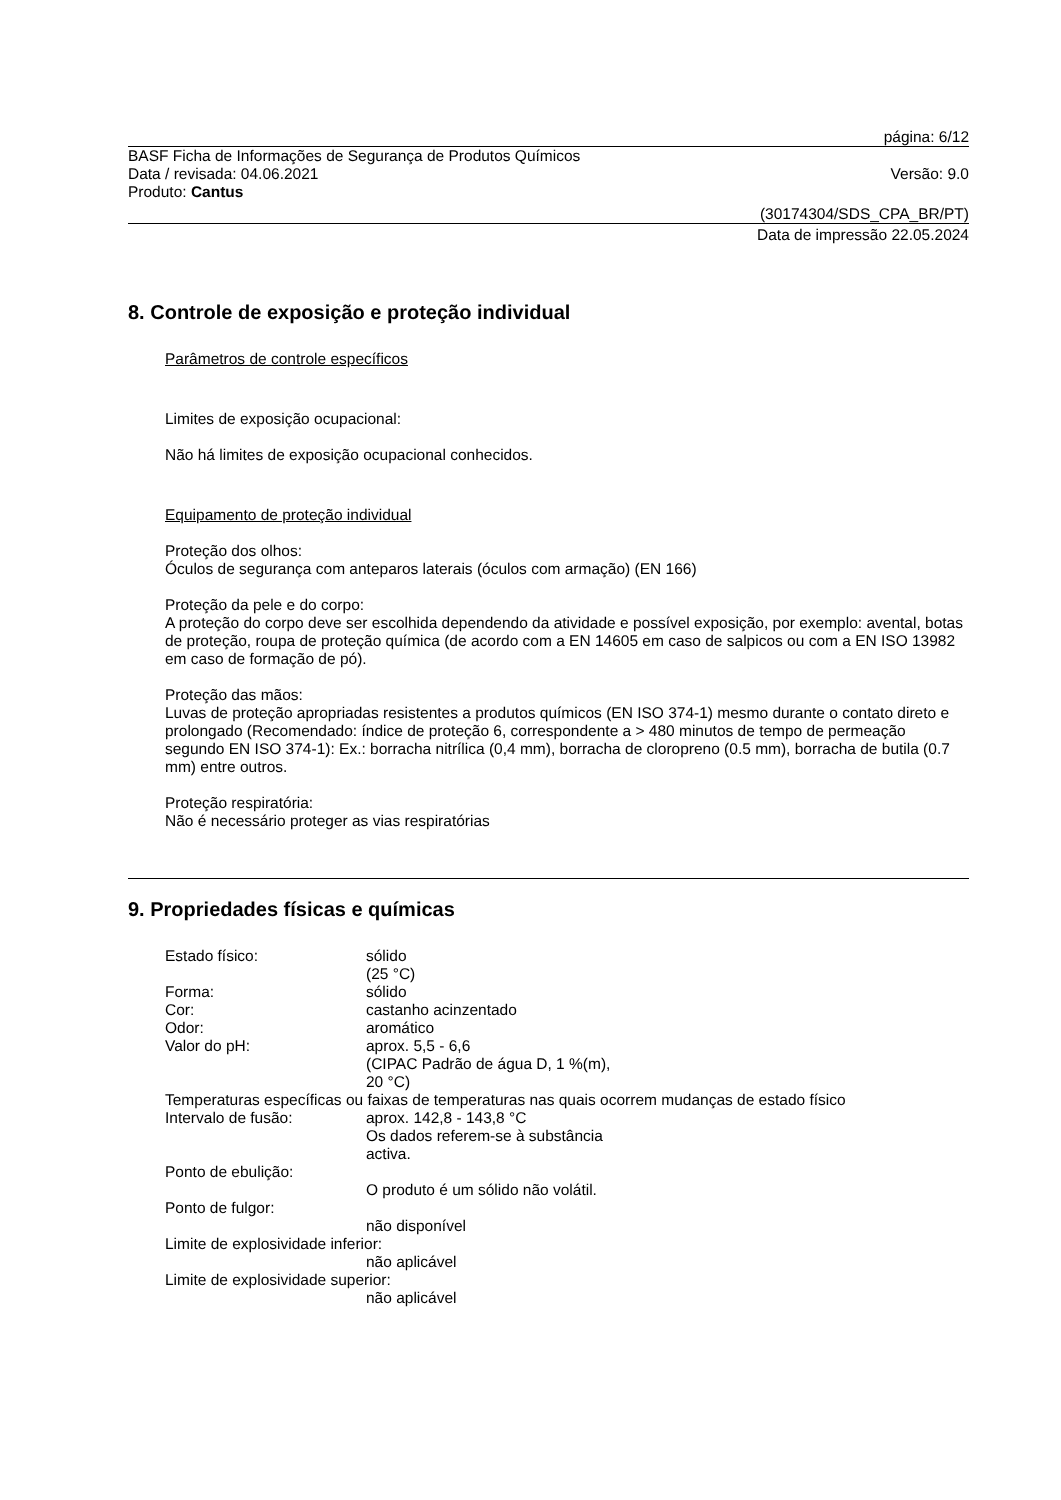página: 6/12
BASF Ficha de Informações de Segurança de Produtos Químicos
Data / revisada: 04.06.2021 Versão: 9.0
Produto: Cantus
(30174304/SDS_CPA_BR/PT)
Data de impressão 22.05.2024
8. Controle de exposição e proteção individual
Parâmetros de controle específicos
Limites de exposição ocupacional:
Não há limites de exposição ocupacional conhecidos.
Equipamento de proteção individual
Proteção dos olhos:
Óculos de segurança com anteparos laterais (óculos com armação) (EN 166)
Proteção da pele e do corpo:
A proteção do corpo deve ser escolhida dependendo da atividade e possível exposição, por exemplo: avental, botas de proteção, roupa de proteção química (de acordo com a EN 14605 em caso de salpicos ou com a EN ISO 13982 em caso de formação de pó).
Proteção das mãos:
Luvas de proteção apropriadas resistentes a produtos químicos (EN ISO 374-1) mesmo durante o contato direto e prolongado (Recomendado: índice de proteção 6, correspondente a > 480 minutos de tempo de permeação segundo EN ISO 374-1): Ex.: borracha nitrílica (0,4 mm), borracha de cloropreno (0.5 mm), borracha de butila (0.7 mm) entre outros.
Proteção respiratória:
Não é necessário proteger as vias respiratórias
9. Propriedades físicas e químicas
Estado físico: sólido
(25 °C)
Forma: sólido
Cor: castanho acinzentado
Odor: aromático
Valor do pH: aprox. 5,5 - 6,6
(CIPAC Padrão de água D, 1 %(m),
20 °C)
Temperaturas específicas ou faixas de temperaturas nas quais ocorrem mudanças de estado físico
Intervalo de fusão: aprox. 142,8 - 143,8 °C
Os dados referem-se à substância
activa.
Ponto de ebulição:
O produto é um sólido não volátil.
Ponto de fulgor:
não disponível
Limite de explosividade inferior:
não aplicável
Limite de explosividade superior:
não aplicável